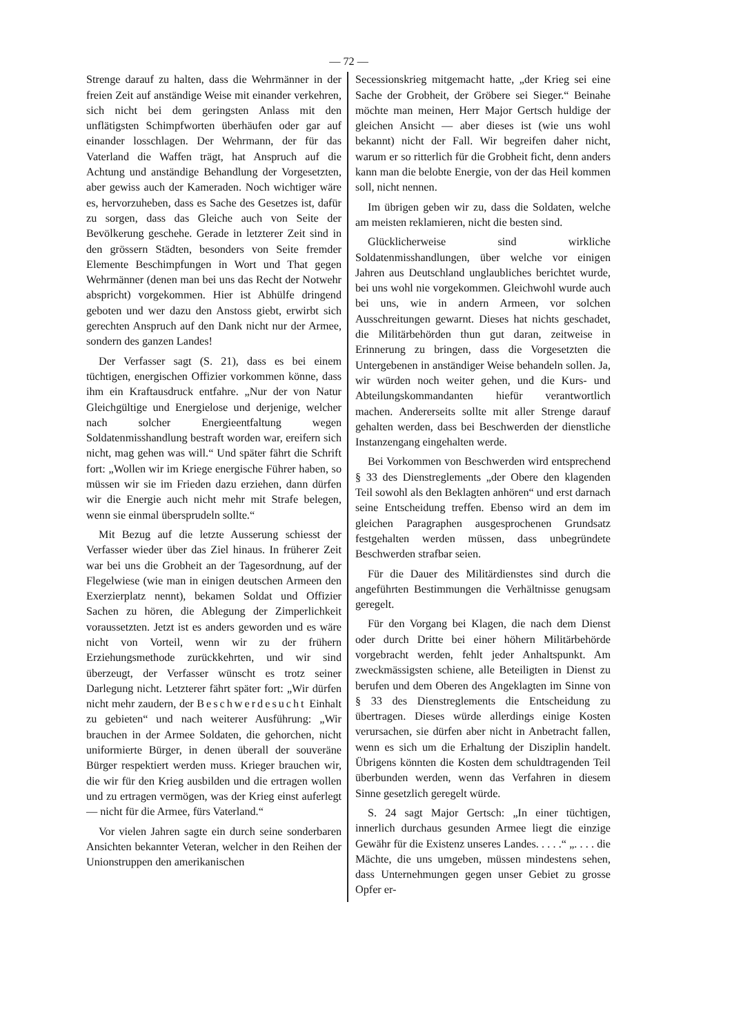— 72 —
Strenge darauf zu halten, dass die Wehrmänner in der freien Zeit auf anständige Weise mit einander verkehren, sich nicht bei dem geringsten Anlass mit den unflätigsten Schimpfworten überhäufen oder gar auf einander losschlagen. Der Wehrmann, der für das Vaterland die Waffen trägt, hat Anspruch auf die Achtung und anständige Behandlung der Vorgesetzten, aber gewiss auch der Kameraden. Noch wichtiger wäre es, hervorzuheben, dass es Sache des Gesetzes ist, dafür zu sorgen, dass das Gleiche auch von Seite der Bevölkerung geschehe. Gerade in letzterer Zeit sind in den grössern Städten, besonders von Seite fremder Elemente Beschimpfungen in Wort und That gegen Wehrmänner (denen man bei uns das Recht der Notwehr abspricht) vorgekommen. Hier ist Abhülfe dringend geboten und wer dazu den Anstoss giebt, erwirbt sich gerechten Anspruch auf den Dank nicht nur der Armee, sondern des ganzen Landes!
Der Verfasser sagt (S. 21), dass es bei einem tüchtigen, energischen Offizier vorkommen könne, dass ihm ein Kraftausdruck entfahre. „Nur der von Natur Gleichgültige und Energielose und derjenige, welcher nach solcher Energieentfaltung wegen Soldatenmisshandlung bestraft worden war, ereifern sich nicht, mag gehen was will.“ Und später fährt die Schrift fort: „Wollen wir im Kriege energische Führer haben, so müssen wir sie im Frieden dazu erziehen, dann dürfen wir die Energie auch nicht mehr mit Strafe belegen, wenn sie einmal übersprudeln sollte.“
Mit Bezug auf die letzte Ausserung schiesst der Verfasser wieder über das Ziel hinaus. In früherer Zeit war bei uns die Grobheit an der Tagesordnung, auf der Flegelwiese (wie man in einigen deutschen Armeen den Exerzierplatz nennt), bekamen Soldat und Offizier Sachen zu hören, die Ablegung der Zimperlichkeit voraussetzten. Jetzt ist es anders geworden und es wäre nicht von Vorteil, wenn wir zu der frühern Erziehungsmethode zurückkehrten, und wir sind überzeugt, der Verfasser wünscht es trotz seiner Darlegung nicht. Letzterer fährt später fort: „Wir dürfen nicht mehr zaudern, der Beschwerdesucht Einhalt zu gebieten“ und nach weiterer Ausführung: „Wir brauchen in der Armee Soldaten, die gehorchen, nicht uniformierte Bürger, in denen überall der souveräne Bürger respektiert werden muss. Krieger brauchen wir, die wir für den Krieg ausbilden und die ertragen wollen und zu ertragen vermögen, was der Krieg einst auferlegt — nicht für die Armee, fürs Vaterland.“
Vor vielen Jahren sagte ein durch seine sonderbaren Ansichten bekannter Veteran, welcher in den Reihen der Unionstruppen den amerikanischen
Secessionskrieg mitgemacht hatte, „der Krieg sei eine Sache der Grobheit, der Gröbere sei Sieger.“ Beinahe möchte man meinen, Herr Major Gertsch huldige der gleichen Ansicht — aber dieses ist (wie uns wohl bekannt) nicht der Fall. Wir begreifen daher nicht, warum er so ritterlich für die Grobheit ficht, denn anders kann man die belobte Energie, von der das Heil kommen soll, nicht nennen.
Im übrigen geben wir zu, dass die Soldaten, welche am meisten reklamieren, nicht die besten sind.
Glücklicherweise sind wirkliche Soldatenmisshandlungen, über welche vor einigen Jahren aus Deutschland unglaubliches berichtet wurde, bei uns wohl nie vorgekommen. Gleichwohl wurde auch bei uns, wie in andern Armeen, vor solchen Ausschreitungen gewarnt. Dieses hat nichts geschadet, die Militärbehörden thun gut daran, zeitweise in Erinnerung zu bringen, dass die Vorgesetzten die Untergebenen in anständiger Weise behandeln sollen. Ja, wir würden noch weiter gehen, und die Kurs- und Abteilungskommandanten hiefür verantwortlich machen. Andererseits sollte mit aller Strenge darauf gehalten werden, dass bei Beschwerden der dienstliche Instanzengang eingehalten werde.
Bei Vorkommen von Beschwerden wird entsprechend § 33 des Dienstreglements „der Obere den klagenden Teil sowohl als den Beklagten anhören“ und erst darnach seine Entscheidung treffen. Ebenso wird an dem im gleichen Paragraphen ausgesprochenen Grundsatz festgehalten werden müssen, dass unbegründete Beschwerden strafbar seien.
Für die Dauer des Militärdienstes sind durch die angeführten Bestimmungen die Verhältnisse genugsam geregelt.
Für den Vorgang bei Klagen, die nach dem Dienst oder durch Dritte bei einer höhern Militärbehörde vorgebracht werden, fehlt jeder Anhaltspunkt. Am zweckmässigsten schiene, alle Beteiligten in Dienst zu berufen und dem Oberen des Angeklagten im Sinne von § 33 des Dienstreglements die Entscheidung zu übertragen. Dieses würde allerdings einige Kosten verursachen, sie dürfen aber nicht in Anbetracht fallen, wenn es sich um die Erhaltung der Disziplin handelt. Übrigens könnten die Kosten dem schuldtragenden Teil überbunden werden, wenn das Verfahren in diesem Sinne gesetzlich geregelt würde.
S. 24 sagt Major Gertsch: „In einer tüchtigen, innerlich durchaus gesunden Armee liegt die einzige Gewähr für die Existenz unseres Landes. . . . .“ „. . . . die Mächte, die uns umgeben, müssen mindestens sehen, dass Unternehmungen gegen unser Gebiet zu grosse Opfer er-